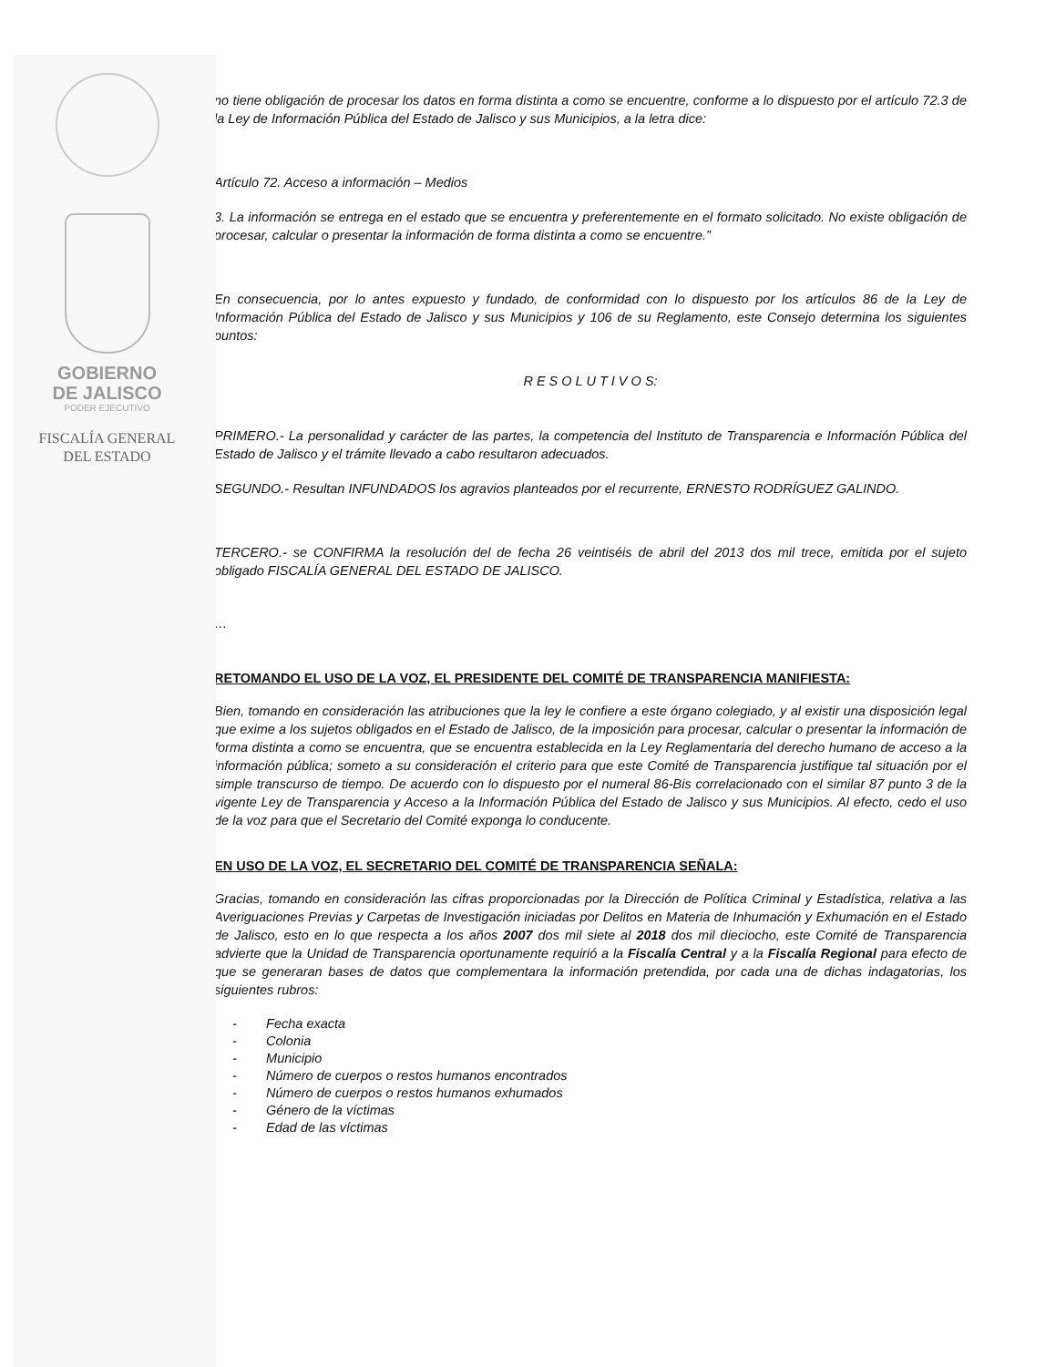GOBIERNO
DE JALISCO
PODER EJECUTIVO
FISCALÍA GENERAL
DEL ESTADO
no tiene obligación de procesar los datos en forma distinta a como se encuentre, conforme a lo dispuesto por el artículo 72.3 de la Ley de Información Pública del Estado de Jalisco y sus Municipios, a la letra dice:
Artículo 72. Acceso a información – Medios
3. La información se entrega en el estado que se encuentra y preferentemente en el formato solicitado. No existe obligación de procesar, calcular o presentar la información de forma distinta a como se encuentre.”
En consecuencia, por lo antes expuesto y fundado, de conformidad con lo dispuesto por los artículos 86 de la Ley de Información Pública del Estado de Jalisco y sus Municipios y 106 de su Reglamento, este Consejo determina los siguientes puntos:
R E S O L U T I V O S:
PRIMERO.- La personalidad y carácter de las partes, la competencia del Instituto de Transparencia e Información Pública del Estado de Jalisco y el trámite llevado a cabo resultaron adecuados.
SEGUNDO.- Resultan INFUNDADOS los agravios planteados por el recurrente, ERNESTO RODRÍGUEZ GALINDO.
TERCERO.- se CONFIRMA la resolución del de fecha 26 veintiséis de abril del 2013 dos mil trece, emitida por el sujeto obligado FISCALÍA GENERAL DEL ESTADO DE JALISCO.
…
RETOMANDO EL USO DE LA VOZ, EL PRESIDENTE DEL COMITÉ DE TRANSPARENCIA MANIFIESTA:
Bien, tomando en consideración las atribuciones que la ley le confiere a este órgano colegiado, y al existir una disposición legal que exime a los sujetos obligados en el Estado de Jalisco, de la imposición para procesar, calcular o presentar la información de forma distinta a como se encuentra, que se encuentra establecida en la Ley Reglamentaria del derecho humano de acceso a la información pública; someto a su consideración el criterio para que este Comité de Transparencia justifique tal situación por el simple transcurso de tiempo. De acuerdo con lo dispuesto por el numeral 86-Bis correlacionado con el similar 87 punto 3 de la vigente Ley de Transparencia y Acceso a la Información Pública del Estado de Jalisco y sus Municipios. Al efecto, cedo el uso de la voz para que el Secretario del Comité exponga lo conducente.
EN USO DE LA VOZ, EL SECRETARIO DEL COMITÉ DE TRANSPARENCIA SEÑALA:
Gracias, tomando en consideración las cifras proporcionadas por la Dirección de Política Criminal y Estadística, relativa a las Averiguaciones Previas y Carpetas de Investigación iniciadas por Delitos en Materia de Inhumación y Exhumación en el Estado de Jalisco, esto en lo que respecta a los años 2007 dos mil siete al 2018 dos mil dieciocho, este Comité de Transparencia advierte que la Unidad de Transparencia oportunamente requirió a la Fiscalía Central y a la Fiscalía Regional para efecto de que se generaran bases de datos que complementara la información pretendida, por cada una de dichas indagatorias, los siguientes rubros:
- Fecha exacta
- Colonia
- Municipio
- Número de cuerpos o restos humanos encontrados
- Número de cuerpos o restos humanos exhumados
- Género de la víctimas
- Edad de las víctimas